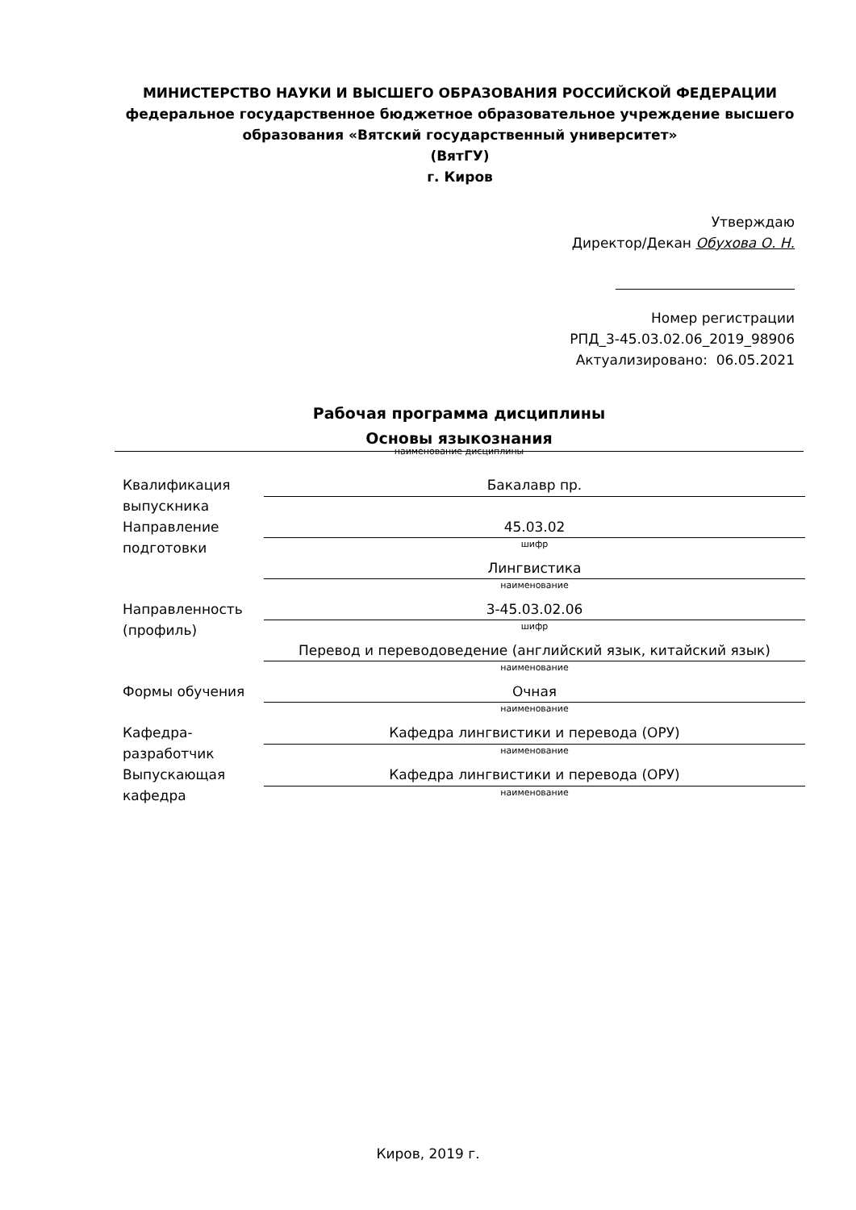МИНИСТЕРСТВО НАУКИ И ВЫСШЕГО ОБРАЗОВАНИЯ РОССИЙСКОЙ ФЕДЕРАЦИИ
федеральное государственное бюджетное образовательное учреждение высшего образования «Вятский государственный университет»
(ВятГУ)
г. Киров
Утверждаю
Директор/Декан Обухова О. Н.
Номер регистрации
РПД_3-45.03.02.06_2019_98906
Актуализировано: 06.05.2021
Рабочая программа дисциплины
Основы языкознания
наименование дисциплины
| Квалификация выпускника | Бакалавр пр. |
| Направление подготовки | 45.03.02 |
| | шифр |
| | Лингвистика |
| | наименование |
| Направленность (профиль) | 3-45.03.02.06 |
| | шифр |
| | Перевод и переводоведение (английский язык, китайский язык) |
| | наименование |
| Формы обучения | Очная |
| | наименование |
| Кафедра-разработчик | Кафедра лингвистики и перевода (ОРУ) |
| | наименование |
| Выпускающая кафедра | Кафедра лингвистики и перевода (ОРУ) |
| | наименование |
Киров, 2019 г.